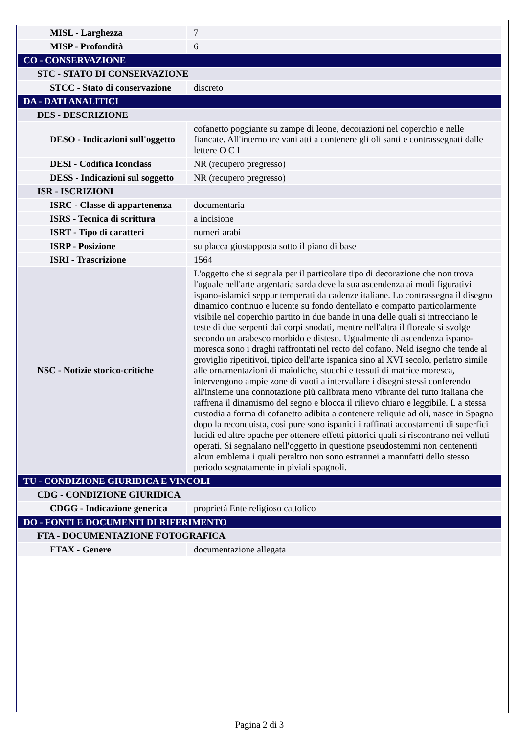| MISL - Larghezza | 7 |
| MISP - Profondità | 6 |
| CO - CONSERVAZIONE | |
| STC - STATO DI CONSERVAZIONE | |
| STCC - Stato di conservazione | discreto |
| DA - DATI ANALITICI | |
| DES - DESCRIZIONE | |
| DESO - Indicazioni sull'oggetto | cofanetto poggiante su zampe di leone, decorazioni nel coperchio e nelle fiancate. All'interno tre vani atti a contenere gli oli santi e contrassegnati dalle lettere O C I |
| DESI - Codifica Iconclass | NR (recupero pregresso) |
| DESS - Indicazioni sul soggetto | NR (recupero pregresso) |
| ISR - ISCRIZIONI | |
| ISRC - Classe di appartenenza | documentaria |
| ISRS - Tecnica di scrittura | a incisione |
| ISRT - Tipo di caratteri | numeri arabi |
| ISRP - Posizione | su placca giustapposta sotto il piano di base |
| ISRI - Trascrizione | 1564 |
| NSC - Notizie storico-critiche | L'oggetto che si segnala per il particolare tipo di decorazione che non trova l'uguale nell'arte argentaria sarda deve la sua ascendenza ai modi figurativi ispano-islamici seppur temperati da cadenze italiane. Lo contrassegna il disegno dinamico continuo e lucente su fondo dentellato e compatto particolarmente visibile nel coperchio partito in due bande in una delle quali si intrecciano le teste di due serpenti dai corpi snodati, mentre nell'altra il floreale si svolge secondo un arabesco morbido e disteso. Ugualmente di ascendenza ispano-moresca sono i draghi raffrontati nel recto del cofano. Neld isegno che tende al groviglio ripetitivoi, tipico dell'arte ispanica sino al XVI secolo, perlatro simile alle ornamentazioni di maioliche, stucchi e tessuti di matrice moresca, intervengono ampie zone di vuoti a intervallare i disegni stessi conferendo all'insieme una connotazione più calibrata meno vibrante del tutto italiana che raffrena il dinamismo del segno e blocca il rilievo chiaro e leggibile. L a stessa custodia a forma di cofanetto adibita a contenere reliquie ad oli, nasce in Spagna dopo la reconquista, così pure sono ispanici i raffinati accostamenti di superfici lucidi ed altre opache per ottenere effetti pittorici quali si riscontrano nei velluti operati. Si segnalano nell'oggetto in questione pseudostemmi non centenenti alcun emblema i quali peraltro non sono estrannei a manufatti dello stesso periodo segnatamente in piviali spagnoli. |
| TU - CONDIZIONE GIURIDICA E VINCOLI | |
| CDG - CONDIZIONE GIURIDICA | |
| CDGG - Indicazione generica | proprietà Ente religioso cattolico |
| DO - FONTI E DOCUMENTI DI RIFERIMENTO | |
| FTA - DOCUMENTAZIONE FOTOGRAFICA | |
| FTAX - Genere | documentazione allegata |
Pagina 2 di 3